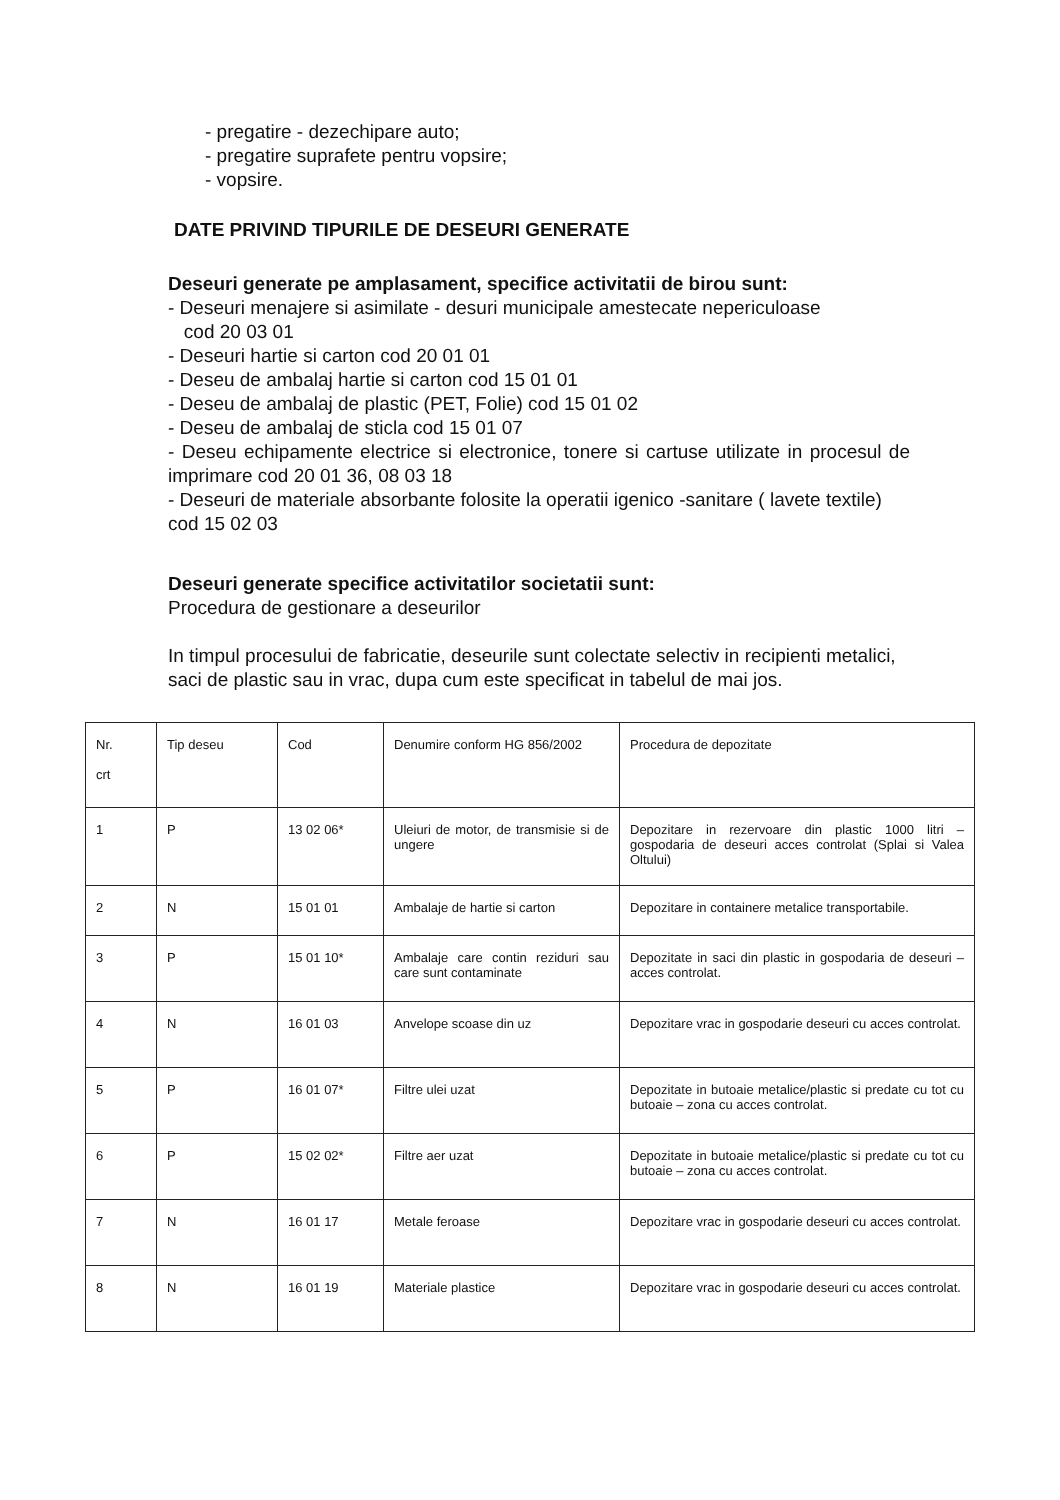- pregatire - dezechipare auto;
- pregatire suprafete pentru vopsire;
- vopsire.
DATE PRIVIND TIPURILE DE DESEURI GENERATE
Deseuri generate pe amplasament, specifice activitatii de birou sunt:
- Deseuri menajere si asimilate - desuri municipale amestecate nepericuloase
cod 20 03 01
- Deseuri hartie si carton cod 20 01 01
- Deseu de ambalaj hartie si carton cod 15 01 01
- Deseu de ambalaj de plastic (PET, Folie) cod 15 01 02
- Deseu de ambalaj de sticla cod 15 01 07
- Deseu echipamente electrice si electronice, tonere si cartuse utilizate in procesul de imprimare cod 20 01 36, 08 03 18
- Deseuri de materiale absorbante folosite la operatii igenico -sanitare ( lavete textile) cod 15 02 03
Deseuri generate specifice activitatilor societatii sunt:
Procedura de gestionare a deseurilor
In timpul procesului de fabricatie, deseurile sunt colectate selectiv in recipienti metalici, saci de plastic sau in vrac, dupa cum este specificat in tabelul de mai jos.
| Nr. crt | Tip deseu | Cod | Denumire conform HG 856/2002 | Procedura de depozitate |
| 1 | P | 13 02 06* | Uleiuri de motor, de transmisie si de ungere | Depozitare in rezervoare din plastic 1000 litri – gospodaria de deseuri acces controlat (Splai si Valea Oltului) |
| 2 | N | 15 01 01 | Ambalaje de hartie si carton | Depozitare in containere metalice transportabile. |
| 3 | P | 15 01 10* | Ambalaje care contin reziduri sau care sunt contaminate | Depozitate in saci din plastic in gospodaria de deseuri – acces controlat. |
| 4 | N | 16 01 03 | Anvelope scoase din uz | Depozitare vrac in gospodarie deseuri cu acces controlat. |
| 5 | P | 16 01 07* | Filtre ulei uzat | Depozitate in butoaie metalice/plastic si predate cu tot cu butoaie – zona cu acces controlat. |
| 6 | P | 15 02 02* | Filtre aer uzat | Depozitate in butoaie metalice/plastic si predate cu tot cu butoaie – zona cu acces controlat. |
| 7 | N | 16 01 17 | Metale feroase | Depozitare vrac in gospodarie deseuri cu acces controlat. |
| 8 | N | 16 01 19 | Materiale plastice | Depozitare vrac in gospodarie deseuri cu acces controlat. |